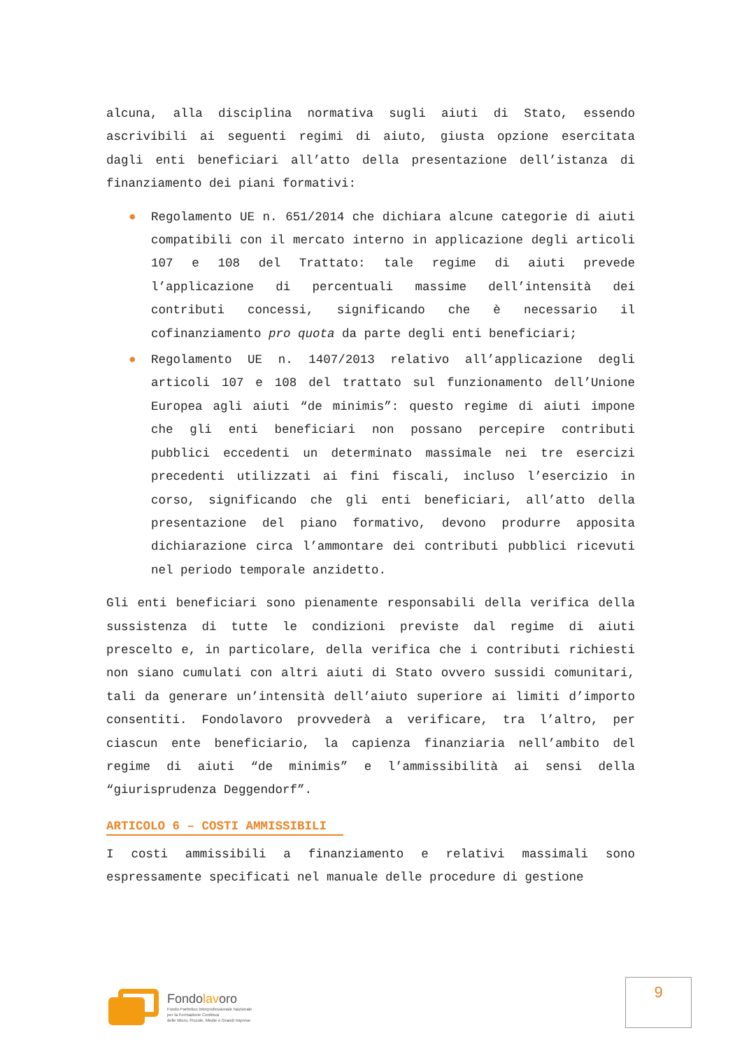alcuna, alla disciplina normativa sugli aiuti di Stato, essendo ascrivibili ai seguenti regimi di aiuto, giusta opzione esercitata dagli enti beneficiari all’atto della presentazione dell’istanza di finanziamento dei piani formativi:
● Regolamento UE n. 651/2014 che dichiara alcune categorie di aiuti compatibili con il mercato interno in applicazione degli articoli 107 e 108 del Trattato: tale regime di aiuti prevede l’applicazione di percentuali massime dell’intensità dei contributi concessi, significando che è necessario il cofinanziamento pro quota da parte degli enti beneficiari;
● Regolamento UE n. 1407/2013 relativo all’applicazione degli articoli 107 e 108 del trattato sul funzionamento dell’Unione Europea agli aiuti “de minimis”: questo regime di aiuti impone che gli enti beneficiari non possano percepire contributi pubblici eccedenti un determinato massimale nei tre esercizi precedenti utilizzati ai fini fiscali, incluso l’esercizio in corso, significando che gli enti beneficiari, all’atto della presentazione del piano formativo, devono produrre apposita dichiarazione circa l’ammontare dei contributi pubblici ricevuti nel periodo temporale anzidetto.
Gli enti beneficiari sono pienamente responsabili della verifica della sussistenza di tutte le condizioni previste dal regime di aiuti prescelto e, in particolare, della verifica che i contributi richiesti non siano cumulati con altri aiuti di Stato ovvero sussidi comunitari, tali da generare un’intensità dell’aiuto superiore ai limiti d’importo consentiti. Fondolavoro provvederà a verificare, tra l’altro, per ciascun ente beneficiario, la capienza finanziaria nell’ambito del regime di aiuti “de minimis” e l’ammissibilità ai sensi della “giurisprudenza Deggendorf”.
ARTICOLO 6 – COSTI AMMISSIBILI
I costi ammissibili a finanziamento e relativi massimali sono espressamente specificati nel manuale delle procedure di gestione
Fondolavoro
Fondo Paritetico Interprofessionale Nazionale
per la Formazione Continua
delle Micro, Piccole, Medie e Grandi Imprese
9